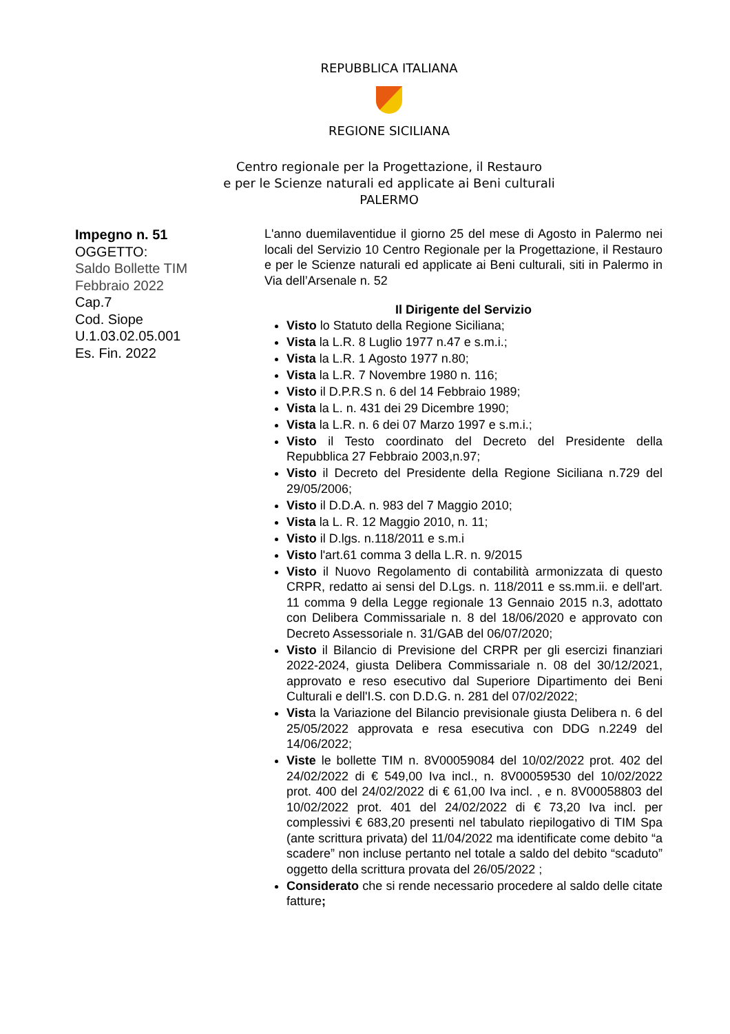REPUBBLICA ITALIANA
REGIONE SICILIANA
Centro regionale per la Progettazione, il Restauro
e per le Scienze naturali ed applicate ai Beni culturali
PALERMO
Impegno n. 51
OGGETTO:
Saldo Bollette TIM
Febbraio 2022
Cap.7
Cod. Siope
U.1.03.02.05.001
Es. Fin. 2022
L'anno duemilaventidue il giorno 25 del mese di Agosto in Palermo nei locali del Servizio 10 Centro Regionale per la Progettazione, il Restauro e per le Scienze naturali ed applicate ai Beni culturali, siti in Palermo in Via dell’Arsenale n. 52
Il Dirigente del Servizio
Visto lo Statuto della Regione Siciliana;
Vista la L.R. 8 Luglio 1977 n.47 e s.m.i.;
Vista la L.R. 1 Agosto 1977 n.80;
Vista la L.R. 7 Novembre 1980 n. 116;
Visto il D.P.R.S n. 6 del 14 Febbraio 1989;
Vista la L. n. 431 dei 29 Dicembre 1990;
Vista la L.R. n. 6 dei 07 Marzo 1997 e s.m.i.;
Visto il Testo coordinato del Decreto del Presidente della Repubblica 27 Febbraio 2003,n.97;
Visto il Decreto del Presidente della Regione Siciliana n.729 del 29/05/2006;
Visto il D.D.A. n. 983 del 7 Maggio 2010;
Vista la L. R. 12 Maggio 2010, n. 11;
Visto il D.lgs. n.118/2011 e s.m.i
Visto l'art.61 comma 3 della L.R. n. 9/2015
Visto il Nuovo Regolamento di contabilità armonizzata di questo CRPR, redatto ai sensi del D.Lgs. n. 118/2011 e ss.mm.ii. e dell'art. 11 comma 9 della Legge regionale 13 Gennaio 2015 n.3, adottato con Delibera Commissariale n. 8 del 18/06/2020 e approvato con Decreto Assessoriale n. 31/GAB del 06/07/2020;
Visto il Bilancio di Previsione del CRPR per gli esercizi finanziari 2022-2024, giusta Delibera Commissariale n. 08 del 30/12/2021, approvato e reso esecutivo dal Superiore Dipartimento dei Beni Culturali e dell'I.S. con D.D.G. n. 281 del 07/02/2022;
Vista la Variazione del Bilancio previsionale giusta Delibera n. 6 del 25/05/2022 approvata e resa esecutiva con DDG n.2249 del 14/06/2022;
Viste le bollette TIM n. 8V00059084 del 10/02/2022 prot. 402 del 24/02/2022 di € 549,00 Iva incl., n. 8V00059530 del 10/02/2022 prot. 400 del 24/02/2022 di € 61,00 Iva incl. , e n. 8V00058803 del 10/02/2022 prot. 401 del 24/02/2022 di € 73,20 Iva incl. per complessivi € 683,20 presenti nel tabulato riepilogativo di TIM Spa (ante scrittura privata) del 11/04/2022 ma identificate come debito “a scadere” non incluse pertanto nel totale a saldo del debito “scaduto” oggetto della scrittura provata del 26/05/2022 ;
Considerato che si rende necessario procedere al saldo delle citate fatture;